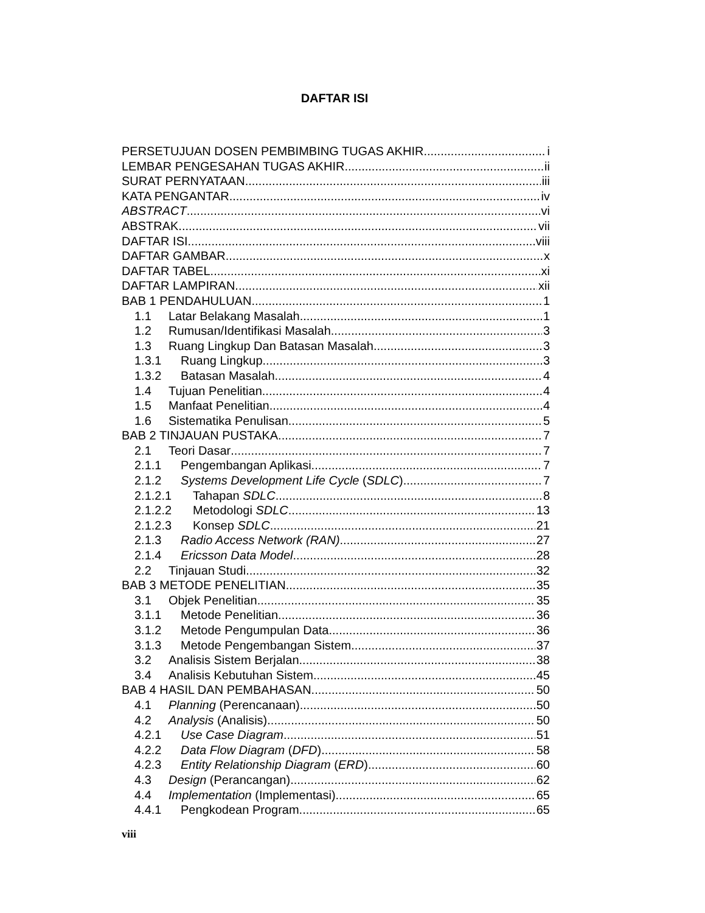DAFTAR ISI
PERSETUJUAN DOSEN PEMBIMBING TUGAS AKHIR i
LEMBAR PENGESAHAN TUGAS AKHIR ii
SURAT PERNYATAAN iii
KATA PENGANTAR iv
ABSTRACT vi
ABSTRAK vii
DAFTAR ISI viii
DAFTAR GAMBAR x
DAFTAR TABEL xi
DAFTAR LAMPIRAN xii
BAB 1 PENDAHULUAN 1
1.1 Latar Belakang Masalah 1
1.2 Rumusan/Identifikasi Masalah 3
1.3 Ruang Lingkup Dan Batasan Masalah 3
1.3.1 Ruang Lingkup 3
1.3.2 Batasan Masalah 4
1.4 Tujuan Penelitian 4
1.5 Manfaat Penelitian 4
1.6 Sistematika Penulisan 5
BAB 2 TINJAUAN PUSTAKA 7
2.1 Teori Dasar 7
2.1.1 Pengembangan Aplikasi 7
2.1.2 Systems Development Life Cycle (SDLC) 7
2.1.2.1 Tahapan SDLC 8
2.1.2.2 Metodologi SDLC 13
2.1.2.3 Konsep SDLC 21
2.1.3 Radio Access Network (RAN) 27
2.1.4 Ericsson Data Model 28
2.2 Tinjauan Studi 32
BAB 3 METODE PENELITIAN 35
3.1 Objek Penelitian 35
3.1.1 Metode Penelitian 36
3.1.2 Metode Pengumpulan Data 36
3.1.3 Metode Pengembangan Sistem 37
3.2 Analisis Sistem Berjalan 38
3.4 Analisis Kebutuhan Sistem 45
BAB 4 HASIL DAN PEMBAHASAN 50
4.1 Planning (Perencanaan) 50
4.2 Analysis (Analisis) 50
4.2.1 Use Case Diagram 51
4.2.2 Data Flow Diagram (DFD) 58
4.2.3 Entity Relationship Diagram (ERD) 60
4.3 Design (Perancangan) 62
4.4 Implementation (Implementasi) 65
4.4.1 Pengkodean Program 65
viii